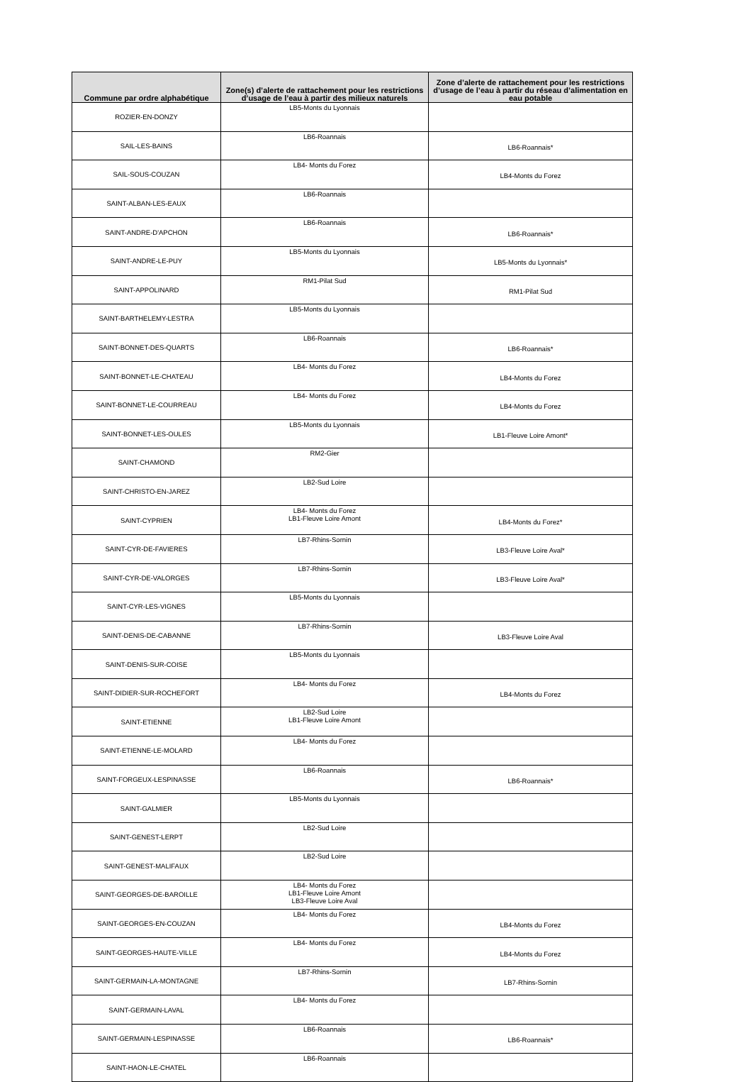| Commune par ordre alphabétique | Zone(s) d’alerte de rattachement pour les restrictions d’usage de l’eau à partir des milieux naturels | Zone d’alerte de rattachement pour les restrictions d’usage de l’eau à partir du réseau d’alimentation en eau potable |
| --- | --- | --- |
| ROZIER-EN-DONZY | LB5-Monts du Lyonnais | |
| SAIL-LES-BAINS | LB6-Roannais | LB6-Roannais* |
| SAIL-SOUS-COUZAN | LB4- Monts du Forez | LB4-Monts du Forez |
| SAINT-ALBAN-LES-EAUX | LB6-Roannais | |
| SAINT-ANDRE-D'APCHON | LB6-Roannais | LB6-Roannais* |
| SAINT-ANDRE-LE-PUY | LB5-Monts du Lyonnais | LB5-Monts du Lyonnais* |
| SAINT-APPOLINARD | RM1-Pilat Sud | RM1-Pilat Sud |
| SAINT-BARTHELEMY-LESTRA | LB5-Monts du Lyonnais | |
| SAINT-BONNET-DES-QUARTS | LB6-Roannais | LB6-Roannais* |
| SAINT-BONNET-LE-CHATEAU | LB4- Monts du Forez | LB4-Monts du Forez |
| SAINT-BONNET-LE-COURREAU | LB4- Monts du Forez | LB4-Monts du Forez |
| SAINT-BONNET-LES-OULES | LB5-Monts du Lyonnais | LB1-Fleuve Loire Amont* |
| SAINT-CHAMOND | RM2-Gier | |
| SAINT-CHRISTO-EN-JAREZ | LB2-Sud Loire | |
| SAINT-CYPRIEN | LB4- Monts du Forez LB1-Fleuve Loire Amont | LB4-Monts du Forez* |
| SAINT-CYR-DE-FAVIERES | LB7-Rhins-Sornin | LB3-Fleuve Loire Aval* |
| SAINT-CYR-DE-VALORGES | LB7-Rhins-Sornin | LB3-Fleuve Loire Aval* |
| SAINT-CYR-LES-VIGNES | LB5-Monts du Lyonnais | |
| SAINT-DENIS-DE-CABANNE | LB7-Rhins-Sornin | LB3-Fleuve Loire Aval |
| SAINT-DENIS-SUR-COISE | LB5-Monts du Lyonnais | |
| SAINT-DIDIER-SUR-ROCHEFORT | LB4- Monts du Forez | LB4-Monts du Forez |
| SAINT-ETIENNE | LB2-Sud Loire LB1-Fleuve Loire Amont | |
| SAINT-ETIENNE-LE-MOLARD | LB4- Monts du Forez | |
| SAINT-FORGEUX-LESPINASSE | LB6-Roannais | LB6-Roannais* |
| SAINT-GALMIER | LB5-Monts du Lyonnais | |
| SAINT-GENEST-LERPT | LB2-Sud Loire | |
| SAINT-GENEST-MALIFAUX | LB2-Sud Loire | |
| SAINT-GEORGES-DE-BAROILLE | LB4- Monts du Forez LB1-Fleuve Loire Amont LB3-Fleuve Loire Aval | |
| SAINT-GEORGES-EN-COUZAN | LB4- Monts du Forez | LB4-Monts du Forez |
| SAINT-GEORGES-HAUTE-VILLE | LB4- Monts du Forez | LB4-Monts du Forez |
| SAINT-GERMAIN-LA-MONTAGNE | LB7-Rhins-Sornin | LB7-Rhins-Sornin |
| SAINT-GERMAIN-LAVAL | LB4- Monts du Forez | |
| SAINT-GERMAIN-LESPINASSE | LB6-Roannais | LB6-Roannais* |
| SAINT-HAON-LE-CHATEL | LB6-Roannais | |